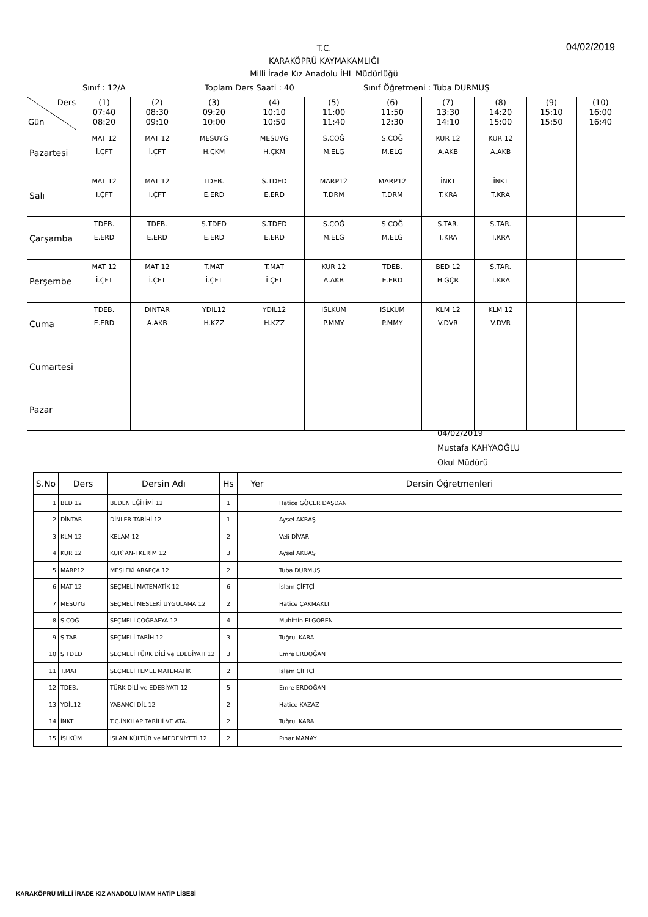T.C.
KARAKÖPRÜ KAYMAKAMLIĞI
Milli İrade Kız Anadolu İHL Müdürlüğü
04/02/2019
Sınıf : 12/A Toplam Ders Saati : 40 Sınıf Öğretmeni : Tuba DURMUŞ
| Ders Gün | (1) 07:40 08:20 | (2) 08:30 09:10 | (3) 09:20 10:00 | (4) 10:10 10:50 | (5) 11:00 11:40 | (6) 11:50 12:30 | (7) 13:30 14:10 | (8) 14:20 15:00 | (9) 15:10 15:50 | (10) 16:00 16:40 |
| --- | --- | --- | --- | --- | --- | --- | --- | --- | --- | --- |
| Pazartesi | MAT 12 İ.ÇFT | MAT 12 İ.ÇFT | MESUYG H.ÇKM | MESUYG H.ÇKM | S.COĞ M.ELG | S.COĞ M.ELG | KUR 12 A.AKB | KUR 12 A.AKB | | |
| Salı | MAT 12 İ.ÇFT | MAT 12 İ.ÇFT | TDEB. E.ERD | S.TDED E.ERD | MARP12 T.DRM | MARP12 T.DRM | İNKT T.KRA | İNKT T.KRA | | |
| Çarşamba | TDEB. E.ERD | TDEB. E.ERD | S.TDED E.ERD | S.TDED E.ERD | S.COĞ M.ELG | S.COĞ M.ELG | S.TAR. T.KRA | S.TAR. T.KRA | | |
| Perşembe | MAT 12 İ.ÇFT | MAT 12 İ.ÇFT | T.MAT İ.ÇFT | T.MAT İ.ÇFT | KUR 12 A.AKB | TDEB. E.ERD | BED 12 H.GÇR | S.TAR. T.KRA | | |
| Cuma | TDEB. E.ERD | DİNTAR A.AKB | YDİL12 H.KZZ | YDİL12 H.KZZ | İSLKÜM P.MMY | İSLKÜM P.MMY | KLM 12 V.DVR | KLM 12 V.DVR | | |
| Cumartesi | | | | | | | | | | |
| Pazar | | | | | | | | | | |
04/02/2019
Mustafa KAHYAOĞLU
Okul Müdürü
| S.No | Ders | Dersin Adı | Hs | Yer | Dersin Öğretmenleri |
| --- | --- | --- | --- | --- | --- |
| 1 | BED 12 | BEDEN EĞİTİMİ 12 | 1 | | Hatice GÖÇER DAŞDAN |
| 2 | DİNTAR | DİNLER TARİHİ 12 | 1 | | Aysel AKBAŞ |
| 3 | KLM 12 | KELAM 12 | 2 | | Veli DİVAR |
| 4 | KUR 12 | KUR`AN-I KERİM 12 | 3 | | Aysel AKBAŞ |
| 5 | MARP12 | MESLEKİ ARAPÇA 12 | 2 | | Tuba DURMUŞ |
| 6 | MAT 12 | SEÇMELİ MATEMATİK 12 | 6 | | İslam ÇİFTÇİ |
| 7 | MESUYG | SEÇMELİ MESLEKİ UYGULAMA 12 | 2 | | Hatice ÇAKMAKLI |
| 8 | S.COĞ | SEÇMELİ COĞRAFYA 12 | 4 | | Muhittin ELGÖREN |
| 9 | S.TAR. | SEÇMELİ TARİH 12 | 3 | | Tuğrul KARA |
| 10 | S.TDED | SEÇMELİ TÜRK DİLİ ve EDEBİYATI 12 | 3 | | Emre ERDOĞAN |
| 11 | T.MAT | SEÇMELİ TEMEL MATEMATİK | 2 | | İslam ÇİFTÇİ |
| 12 | TDEB. | TÜRK DİLİ ve EDEBİYATI 12 | 5 | | Emre ERDOĞAN |
| 13 | YDİL12 | YABANCI DİL 12 | 2 | | Hatice KAZAZ |
| 14 | İNKT | T.C.İNKILAP TARİHİ VE ATA. | 2 | | Tuğrul KARA |
| 15 | İSLKÜM | İSLAM KÜLTÜR ve MEDENİYETİ 12 | 2 | | Pınar MAMAY |
KARAKÖPRÜ MİLLİ İRADE KIZ ANADOLU İMAM HATİP LİSESİ